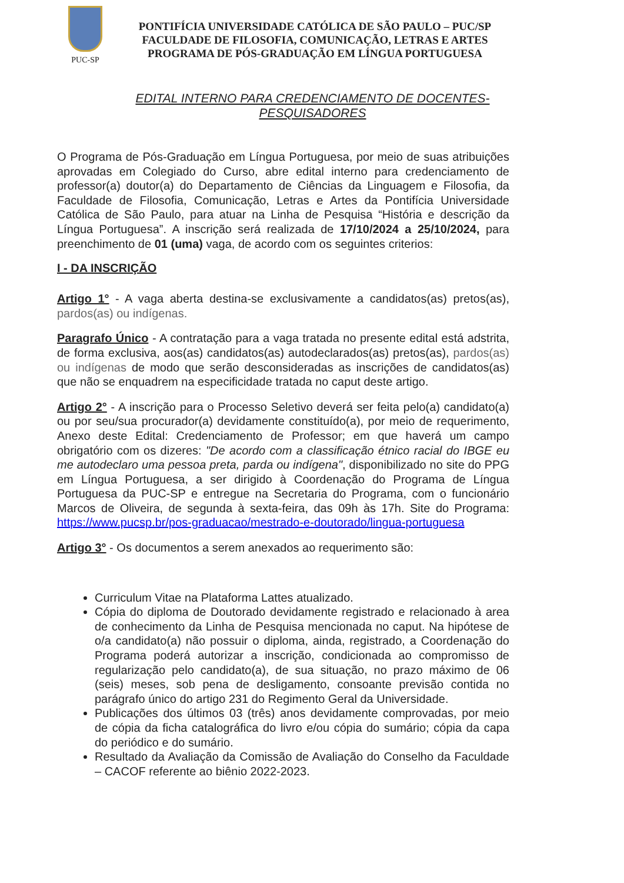PUC-SP
PONTIFÍCIA UNIVERSIDADE CATÓLICA DE SÃO PAULO – PUC/SP
FACULDADE DE FILOSOFIA, COMUNICAÇÃO, LETRAS E ARTES
PROGRAMA DE PÓS-GRADUAÇÃO EM LÍNGUA PORTUGUESA
EDITAL INTERNO PARA CREDENCIAMENTO DE DOCENTES-
PESQUISADORES
O Programa de Pós-Graduação em Língua Portuguesa, por meio de suas atribuições aprovadas em Colegiado do Curso, abre edital interno para credenciamento de professor(a) doutor(a) do Departamento de Ciências da Linguagem e Filosofia, da Faculdade de Filosofia, Comunicação, Letras e Artes da Pontifícia Universidade Católica de São Paulo, para atuar na Linha de Pesquisa “História e descrição da Língua Portuguesa”. A inscrição será realizada de 17/10/2024 a 25/10/2024, para preenchimento de 01 (uma) vaga, de acordo com os seguintes criterios:
I - DA INSCRIÇÃO
Artigo 1° - A vaga aberta destina-se exclusivamente a candidatos(as) pretos(as), pardos(as) ou indígenas.
Paragrafo Único - A contratação para a vaga tratada no presente edital está adstrita, de forma exclusiva, aos(as) candidatos(as) autodeclarados(as) pretos(as), pardos(as) ou indígenas de modo que serão desconsideradas as inscrições de candidatos(as) que não se enquadrem na especificidade tratada no caput deste artigo.
Artigo 2° - A inscrição para o Processo Seletivo deverá ser feita pelo(a) candidato(a) ou por seu/sua procurador(a) devidamente constituído(a), por meio de requerimento, Anexo deste Edital: Credenciamento de Professor; em que haverá um campo obrigatório com os dizeres: "De acordo com a classificação étnico racial do IBGE eu me autodeclaro uma pessoa preta, parda ou indígena", disponibilizado no site do PPG em Língua Portuguesa, a ser dirigido à Coordenação do Programa de Língua Portuguesa da PUC-SP e entregue na Secretaria do Programa, com o funcionário Marcos de Oliveira, de segunda à sexta-feira, das 09h às 17h. Site do Programa: https://www.pucsp.br/pos-graduacao/mestrado-e-doutorado/lingua-portuguesa
Artigo 3° - Os documentos a serem anexados ao requerimento são:
Curriculum Vitae na Plataforma Lattes atualizado.
Cópia do diploma de Doutorado devidamente registrado e relacionado à area de conhecimento da Linha de Pesquisa mencionada no caput. Na hipótese de o/a candidato(a) não possuir o diploma, ainda, registrado, a Coordenação do Programa poderá autorizar a inscrição, condicionada ao compromisso de regularização pelo candidato(a), de sua situação, no prazo máximo de 06 (seis) meses, sob pena de desligamento, consoante previsão contida no parágrafo único do artigo 231 do Regimento Geral da Universidade.
Publicações dos últimos 03 (três) anos devidamente comprovadas, por meio de cópia da ficha catalográfica do livro e/ou cópia do sumário; cópia da capa do periódico e do sumário.
Resultado da Avaliação da Comissão de Avaliação do Conselho da Faculdade – CACOF referente ao biênio 2022-2023.